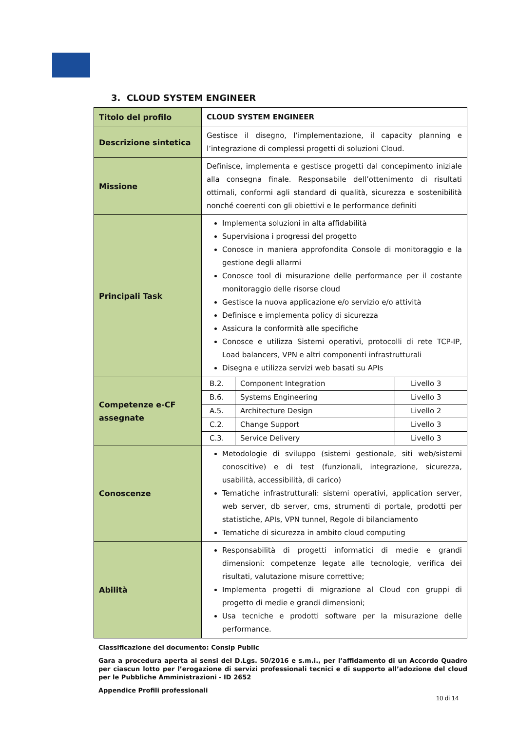3. CLOUD SYSTEM ENGINEER
| Titolo del profilo | CLOUD SYSTEM ENGINEER |
| Descrizione sintetica | Gestisce il disegno, l’implementazione, il capacity planning e l’integrazione di complessi progetti di soluzioni Cloud. |
| Missione | Definisce, implementa e gestisce progetti dal concepimento iniziale alla consegna finale. Responsabile dell’ottenimento di risultati ottimali, conformi agli standard di qualità, sicurezza e sostenibilità nonché coerenti con gli obiettivi e le performance definiti |
| Principali Task | Implementa soluzioni in alta affidabilità Supervisiona i progressi del progetto Conosce in maniera approfondita Console di monitoraggio e la gestione degli allarmi Conosce tool di misurazione delle performance per il costante monitoraggio delle risorse cloud Gestisce la nuova applicazione e/o servizio e/o attività Definisce e implementa policy di sicurezza Assicura la conformità alle specifiche Conosce e utilizza Sistemi operativi, protocolli di rete TCP-IP, Load balancers, VPN e altri componenti infrastrutturali Disegna e utilizza servizi web basati su APIs |
| Competenze e-CF assegnate | / B.2. / Component Integration / Livello 3 / / B.6. / Systems Engineering / Livello 3 / / A.5. / Architecture Design / Livello 2 / / C.2. / Change Support / Livello 3 / / C.3. / Service Delivery / Livello 3 / |
| Conoscenze | Metodologie di sviluppo (sistemi gestionale, siti web/sistemi conoscitive) e di test (funzionali, integrazione, sicurezza, usabilità, accessibilità, di carico) Tematiche infrastrutturali: sistemi operativi, application server, web server, db server, cms, strumenti di portale, prodotti per statistiche, APIs, VPN tunnel, Regole di bilanciamento Tematiche di sicurezza in ambito cloud computing |
| Abilità | Responsabilità di progetti informatici di medie e grandi dimensioni: competenze legate alle tecnologie, verifica dei risultati, valutazione misure correttive; Implementa progetti di migrazione al Cloud con gruppi di progetto di medie e grandi dimensioni; Usa tecniche e prodotti software per la misurazione delle performance. |
Classificazione del documento: Consip Public
Gara a procedura aperta ai sensi del D.Lgs. 50/2016 e s.m.i., per l’affidamento di un Accordo Quadro per ciascun lotto per l’erogazione di servizi professionali tecnici e di supporto all’adozione del cloud per le Pubbliche Amministrazioni - ID 2652
Appendice Profili professionali
10 di 14